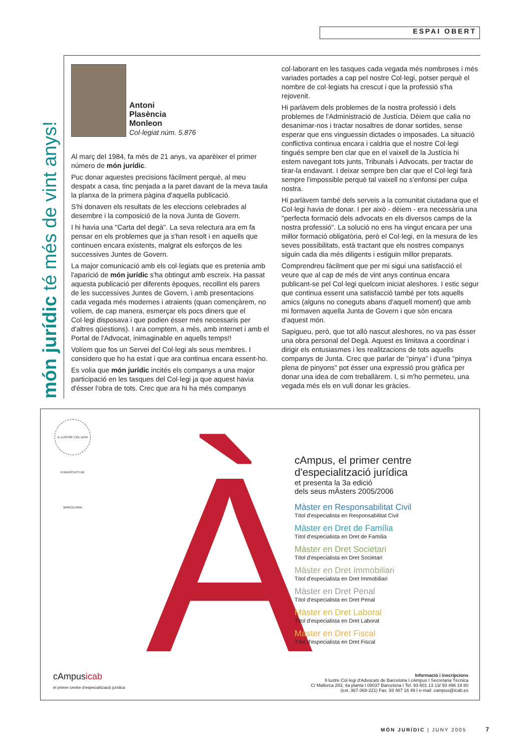ESPAI OBERT
món jurídic té més de vint anys!
Antoni
Plasència
Monleon
Col·legiat núm. 5.876
Al març del 1984, fa més de 21 anys, va aparèixer el primer número de món jurídic.
Puc donar aquestes precisions fàcilment perquè, al meu despatx a casa, tinc penjada a la paret davant de la meva taula la planxa de la primera pàgina d'aquella publicació.
S'hi donaven els resultats de les eleccions celebrades al desembre i la composició de la nova Junta de Govern.
I hi havia una "Carta del degà". La seva relectura ara em fa pensar en els problemes que ja s'han resolt i en aquells que continuen encara existents, malgrat els esforços de les successives Juntes de Govern.
La major comunicació amb els col·legiats que es pretenia amb l'aparició de món jurídic s'ha obtingut amb escreix. Ha passat aquesta publicació per diferents èpoques, recollint els parers de les successives Juntes de Govern, i amb presentacions cada vegada més modernes i atraients (quan començàrem, no volíem, de cap manera, esmerçar els pocs diners que el Col·legi disposava i que podien ésser més necessaris per d'altres qüestions). I ara comptem, a més, amb internet i amb el Portal de l'Advocat, inimaginable en aquells temps!!
Volíem que fos un Servei del Col·legi als seus membres. I considero que ho ha estat i que ara continua encara essent-ho.
Es volia que món jurídic incités els companys a una major participació en les tasques del Col·legi ja que aquest havia d'ésser l'obra de tots. Crec que ara hi ha més companys
col·laborant en les tasques cada vegada més nombroses i més variades portades a cap pel nostre Col·legi, potser perquè el nombre de col·legiats ha crescut i que la professió s'ha rejovenit.
Hi parlàvem dels problemes de la nostra professió i dels problemes de l'Administració de Justícia. Dèiem que calia no desanimar-nos i tractar nosaltres de donar sortides, sense esperar que ens vinguessin dictades o imposades. La situació conflictiva continua encara i caldria que el nostre Col·legi tingués sempre ben clar que en el vaixell de la Justícia hi estem navegant tots junts, Tribunals i Advocats, per tractar de tirar-la endavant. I deixar sempre ben clar que el Col·legi farà sempre l'impossible perquè tal vaixell no s'enfonsi per culpa nostra.
Hi parlàvem també dels serveis a la comunitat ciutadana que el Col·legi havia de donar. I per això - dèiem - era necessària una "perfecta formació dels advocats en els diversos camps de la nostra professió". La solució no ens ha vingut encara per una millor formació obligatòria, però el Col·legi, en la mesura de les seves possibilitats, està tractant que els nostres companys siguin cada dia més diligents i estiguin millor preparats.
Comprendreu fàcilment que per mi sigui una satisfacció el veure que al cap de més de vint anys continua encara publicant-se pel Col·legi quelcom iniciat aleshores. I estic segur que continua essent una satisfacció també per tots aquells amics (alguns no coneguts abans d'aquell moment) que amb mi formaven aquella Junta de Govern i que són encara d'aquest món.
Sapigueu, però, que tot allò nascut aleshores, no va pas ésser una obra personal del Degà. Aquest es limitava a coordinar i dirigir els entusiasmes i les realitzacions de tots aquells companys de Junta. Crec que parlar de "pinya" i d'una "pinya plena de pinyons" pot ésser una expressió prou gràfica per donar una idea de com treballàrem. I, si m'ho permeteu, una vegada més els en vull donar les gràcies.
IL·LUSTRE COL·LEGI D'ADVOCATS DE BARCELONA
À
cAmpus, el primer centre d'especialització jurídica
et presenta la 3a edició
dels seus mÀsters 2005/2006
Màster en Responsabilitat Civil
Títol d'especialista en Responsabilitat Civil
Màster en Dret de Família
Títol d'especialista en Dret de Família
Màster en Dret Societari
Títol d'especialista en Dret Societari
Màster en Dret Immobiliari
Títol d'especialista en Dret Immobiliari
Màster en Dret Penal
Títol d'especialista en Dret Penal
Màster en Dret Laboral
Títol d'especialista en Dret Laboral
Màster en Dret Fiscal
Títol d'especialista en Dret Fiscal
cAmpusicab
el primer centre d'especialització jurídica
Informació i inscripcions
Il·lustre Col·legi d'Advocats de Barcelona I cAmpus I Secretaria Tècnica
C/ Mallorca 283, 4a planta I 08037 Barcelona I Tel. 93 601 13 13/ 93 496 18 80
(ext. 367-368-221) Fax. 93 487 16 49 I e-mail: campus@icab.es
MÓN JURÍDIC | JUNY 2005 7